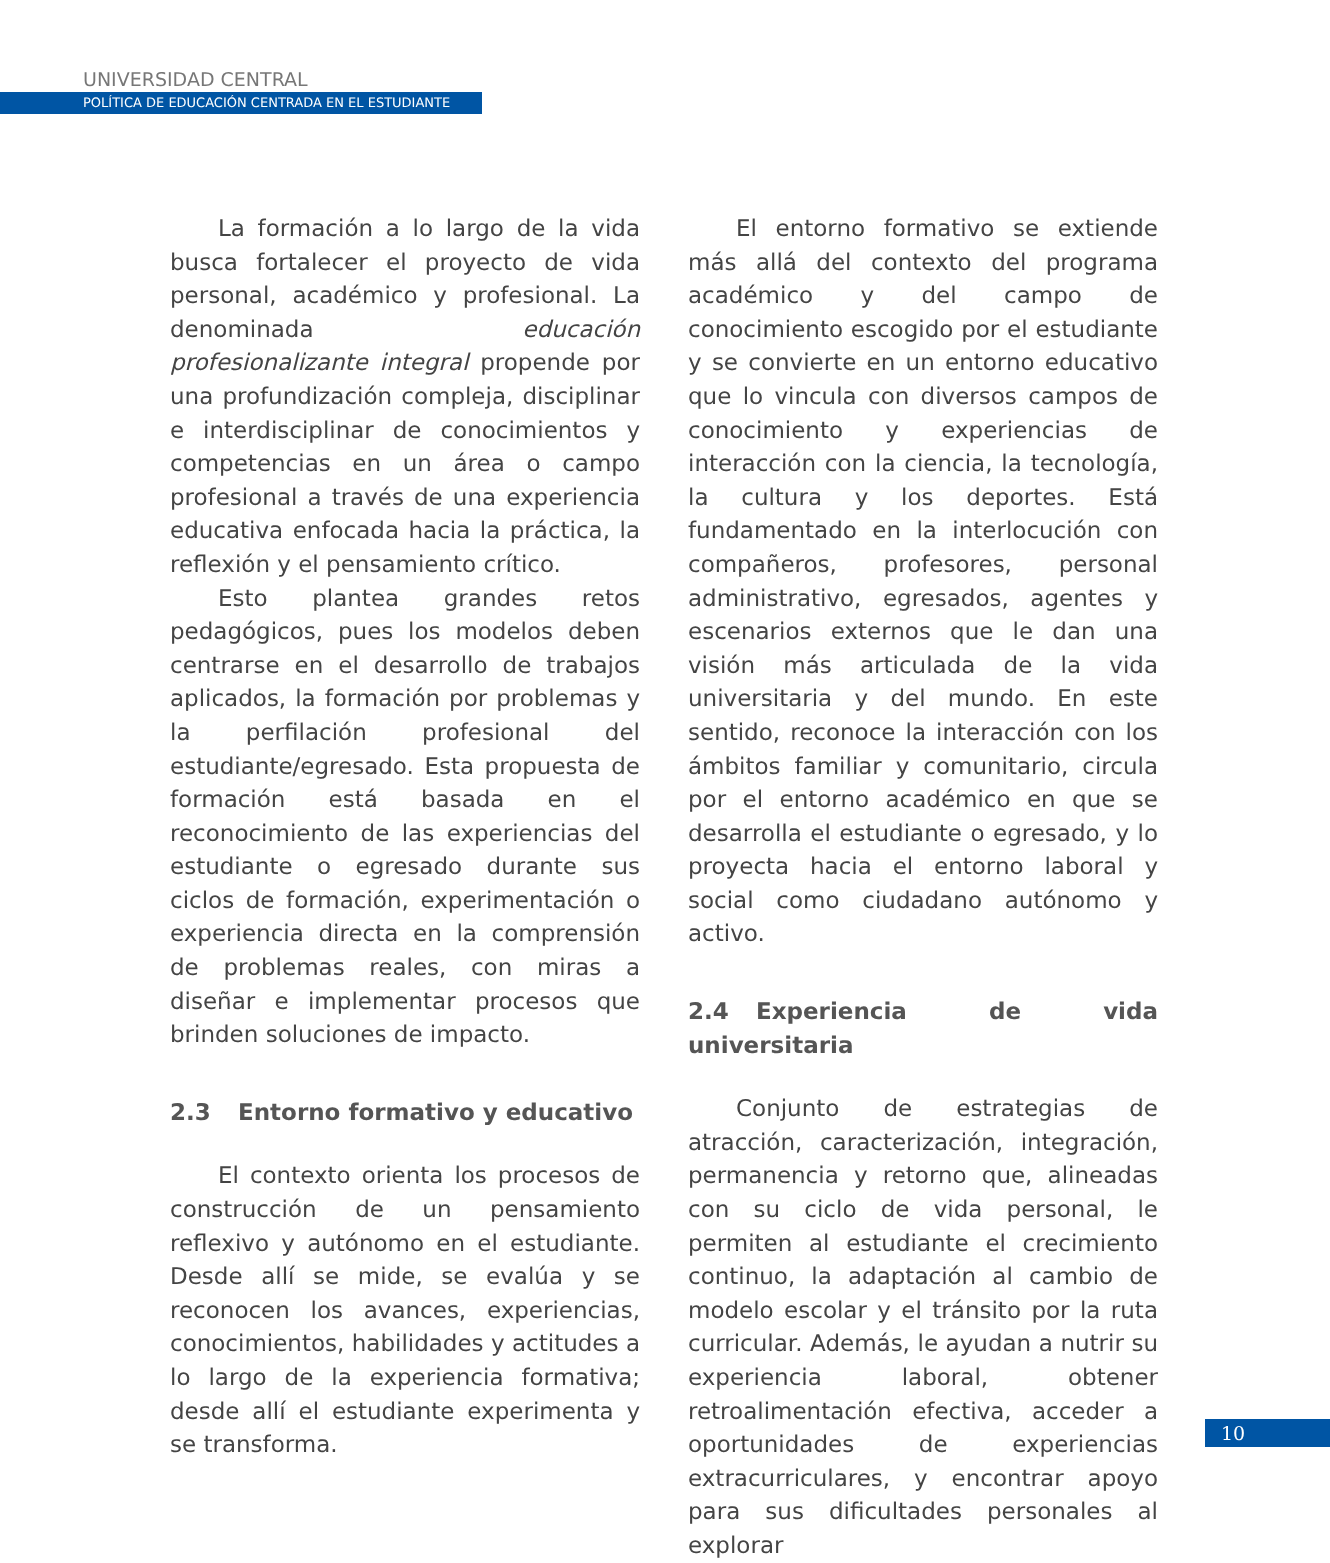UNIVERSIDAD CENTRAL
POLÍTICA DE EDUCACIÓN CENTRADA EN EL ESTUDIANTE
La formación a lo largo de la vida busca fortalecer el proyecto de vida personal, académico y profesional. La denominada educación profesionalizante integral propende por una profundización compleja, disciplinar e interdisciplinar de conocimientos y competencias en un área o campo profesional a través de una experiencia educativa enfocada hacia la práctica, la reflexión y el pensamiento crítico.
Esto plantea grandes retos pedagógicos, pues los modelos deben centrarse en el desarrollo de trabajos aplicados, la formación por problemas y la perfilación profesional del estudiante/egresado. Esta propuesta de formación está basada en el reconocimiento de las experiencias del estudiante o egresado durante sus ciclos de formación, experimentación o experiencia directa en la comprensión de problemas reales, con miras a diseñar e implementar procesos que brinden soluciones de impacto.
2.3 Entorno formativo y educativo
El contexto orienta los procesos de construcción de un pensamiento reflexivo y autónomo en el estudiante. Desde allí se mide, se evalúa y se reconocen los avances, experiencias, conocimientos, habilidades y actitudes a lo largo de la experiencia formativa; desde allí el estudiante experimenta y se transforma.
El entorno formativo se extiende más allá del contexto del programa académico y del campo de conocimiento escogido por el estudiante y se convierte en un entorno educativo que lo vincula con diversos campos de conocimiento y experiencias de interacción con la ciencia, la tecnología, la cultura y los deportes. Está fundamentado en la interlocución con compañeros, profesores, personal administrativo, egresados, agentes y escenarios externos que le dan una visión más articulada de la vida universitaria y del mundo. En este sentido, reconoce la interacción con los ámbitos familiar y comunitario, circula por el entorno académico en que se desarrolla el estudiante o egresado, y lo proyecta hacia el entorno laboral y social como ciudadano autónomo y activo.
2.4 Experiencia de vida universitaria
Conjunto de estrategias de atracción, caracterización, integración, permanencia y retorno que, alineadas con su ciclo de vida personal, le permiten al estudiante el crecimiento continuo, la adaptación al cambio de modelo escolar y el tránsito por la ruta curricular. Además, le ayudan a nutrir su experiencia laboral, obtener retroalimentación efectiva, acceder a oportunidades de experiencias extracurriculares, y encontrar apoyo para sus dificultades personales al explorar
10